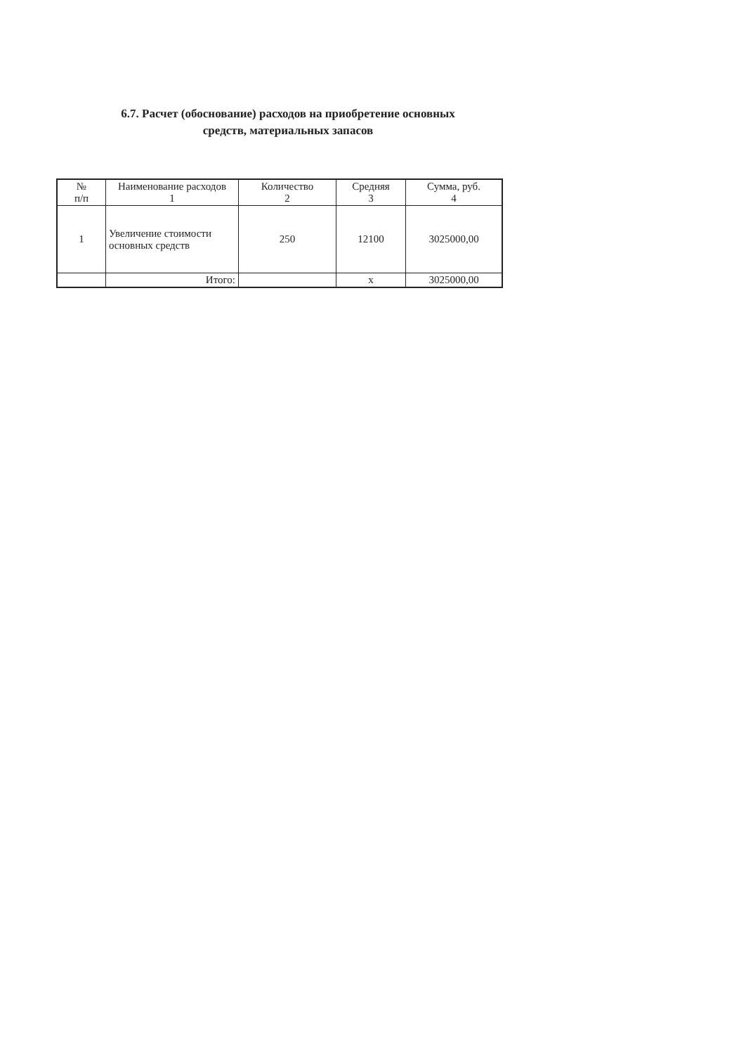6.7. Расчет (обоснование) расходов на приобретение основных
средств, материальных запасов
| № п/п | Наименование расходов 1 | Количество 2 | Средняя 3 | Сумма, руб. 4 |
| --- | --- | --- | --- | --- |
| 1 | Увеличение стоимости основных средств | 250 | 12100 | 3025000,00 |
| | Итого: | | x | 3025000,00 |